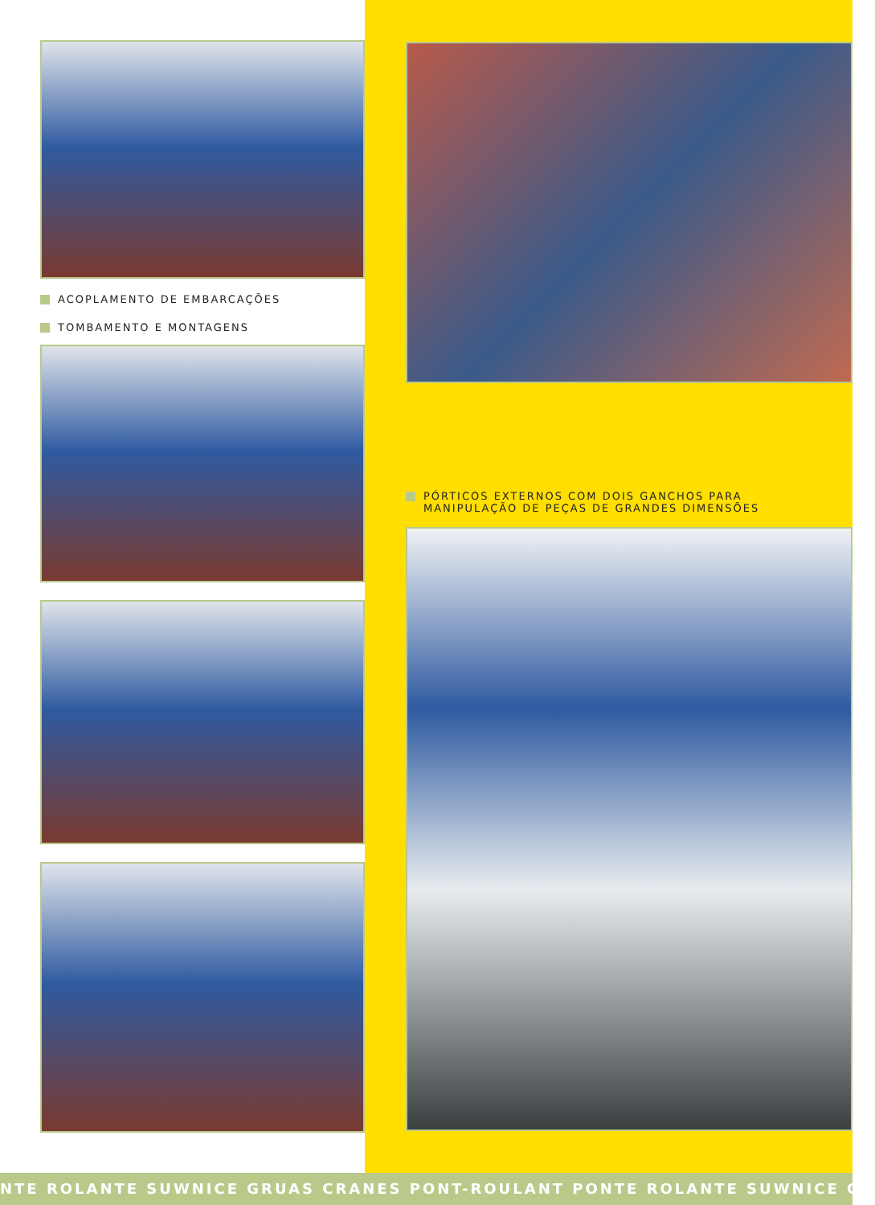ACOPLAMENTO DE EMBARCAÇÕES
TOMBAMENTO E MONTAGENS
PÓRTICOS EXTERNOS COM DOIS GANCHOS PARA
MANIPULAÇÃO DE PEÇAS DE GRANDES DIMENSÕES
NTE ROLANTE SUWNICE GRUAS CRANES PONT-ROULANT PONTE ROLANTE SUWNICE GR